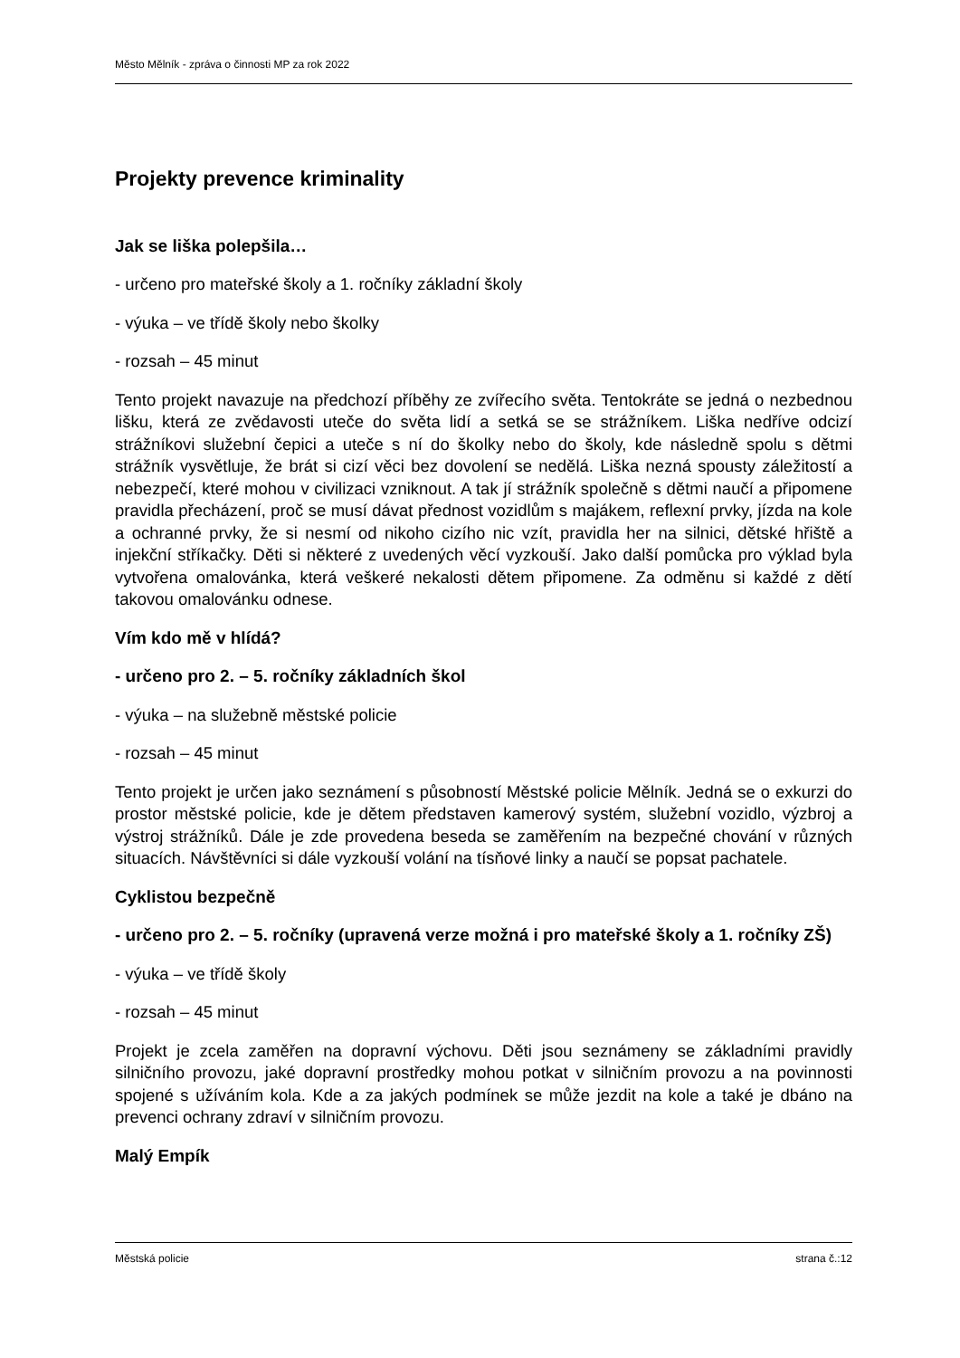Město Mělník - zpráva o činnosti MP za rok 2022
Projekty prevence kriminality
Jak se liška polepšila…
- určeno pro mateřské školy a 1. ročníky základní školy
- výuka – ve třídě školy nebo školky
- rozsah – 45 minut
Tento projekt navazuje na předchozí příběhy ze zvířecího světa. Tentokráte se jedná o nezbednou lišku, která ze zvědavosti uteče do světa lidí a setká se se strážníkem. Liška nedříve odcizí strážníkovi služební čepici a uteče s ní do školky nebo do školy, kde následně spolu s dětmi strážník vysvětluje, že brát si cizí věci bez dovolení se nedělá. Liška nezná spousty záležitostí a nebezpečí, které mohou v civilizaci vzniknout. A tak jí strážník společně s dětmi naučí a připomene pravidla přecházení, proč se musí dávat přednost vozidlům s majákem, reflexní prvky, jízda na kole a ochranné prvky, že si nesmí od nikoho cizího nic vzít, pravidla her na silnici, dětské hřiště a injekční stříkačky. Děti si některé z uvedených věcí vyzkouší. Jako další pomůcka pro výklad byla vytvořena omalovánka, která veškeré nekalosti dětem připomene. Za odměnu si každé z dětí takovou omalovánku odnese.
Vím kdo mě v hlídá?
- určeno pro 2. – 5. ročníky základních škol
- výuka – na služebně městské policie
- rozsah – 45 minut
Tento projekt je určen jako seznámení s působností Městské policie Mělník. Jedná se o exkurzi do prostor městské policie, kde je dětem představen kamerový systém, služební vozidlo, výzbroj a výstroj strážníků. Dále je zde provedena beseda se zaměřením na bezpečné chování v různých situacích. Návštěvníci si dále vyzkouší volání na tísňové linky a naučí se popsat pachatele.
Cyklistou bezpečně
- určeno pro 2. – 5. ročníky (upravená verze možná i pro mateřské školy a 1. ročníky ZŠ)
- výuka – ve třídě školy
- rozsah – 45 minut
Projekt je zcela zaměřen na dopravní výchovu. Děti jsou seznámeny se základními pravidly silničního provozu, jaké dopravní prostředky mohou potkat v silničním provozu a na povinnosti spojené s užíváním kola. Kde a za jakých podmínek se může jezdit na kole a také je dbáno na prevenci ochrany zdraví v silničním provozu.
Malý Empík
Městská policie strana č.:12